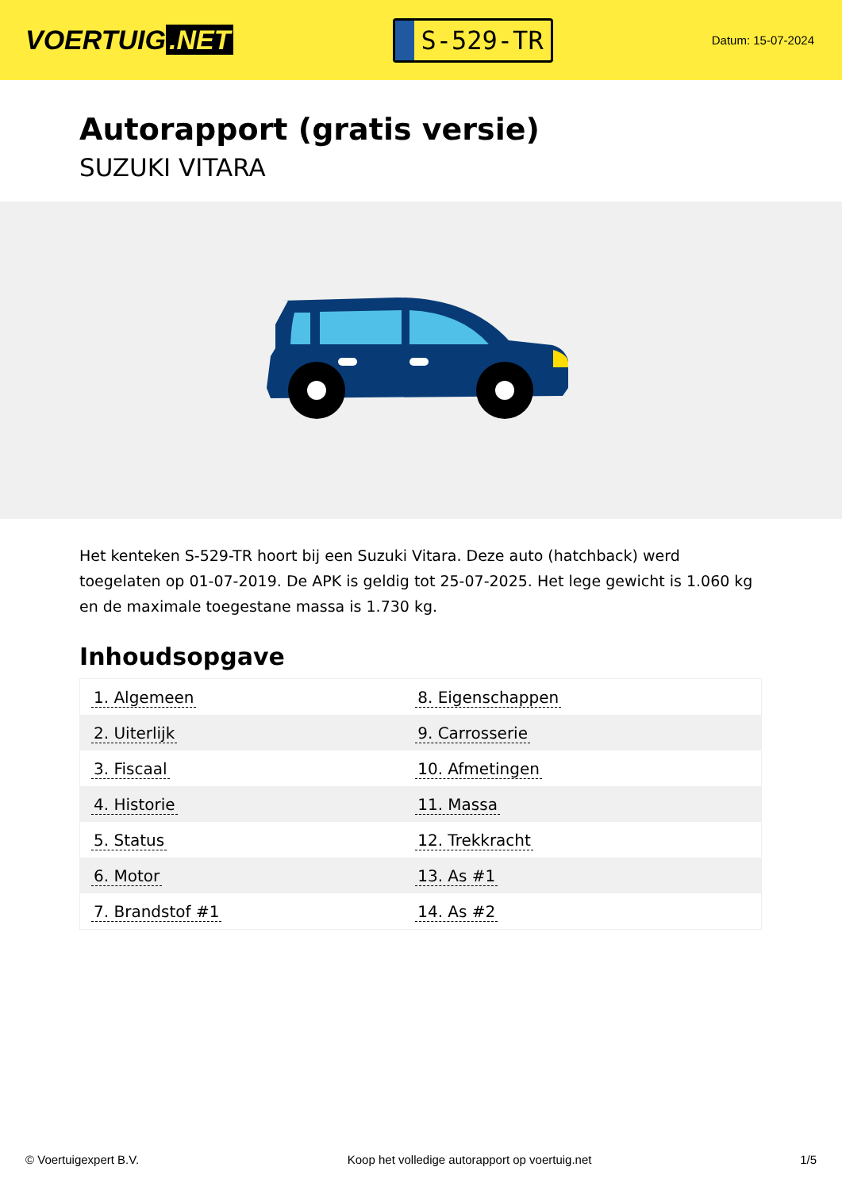VOERTUIG.NET
S-529-TR
Datum: 15-07-2024
Autorapport (gratis versie)
SUZUKI VITARA
Het kenteken S-529-TR hoort bij een Suzuki Vitara. Deze auto (hatchback) werd toegelaten op 01-07-2019. De APK is geldig tot 25-07-2025. Het lege gewicht is 1.060 kg en de maximale toegestane massa is 1.730 kg.
Inhoudsopgave
| 1. Algemeen | 8. Eigenschappen |
| 2. Uiterlijk | 9. Carrosserie |
| 3. Fiscaal | 10. Afmetingen |
| 4. Historie | 11. Massa |
| 5. Status | 12. Trekkracht |
| 6. Motor | 13. As #1 |
| 7. Brandstof #1 | 14. As #2 |
© Voertuigexpert B.V. Koop het volledige autorapport op voertuig.net 1/5